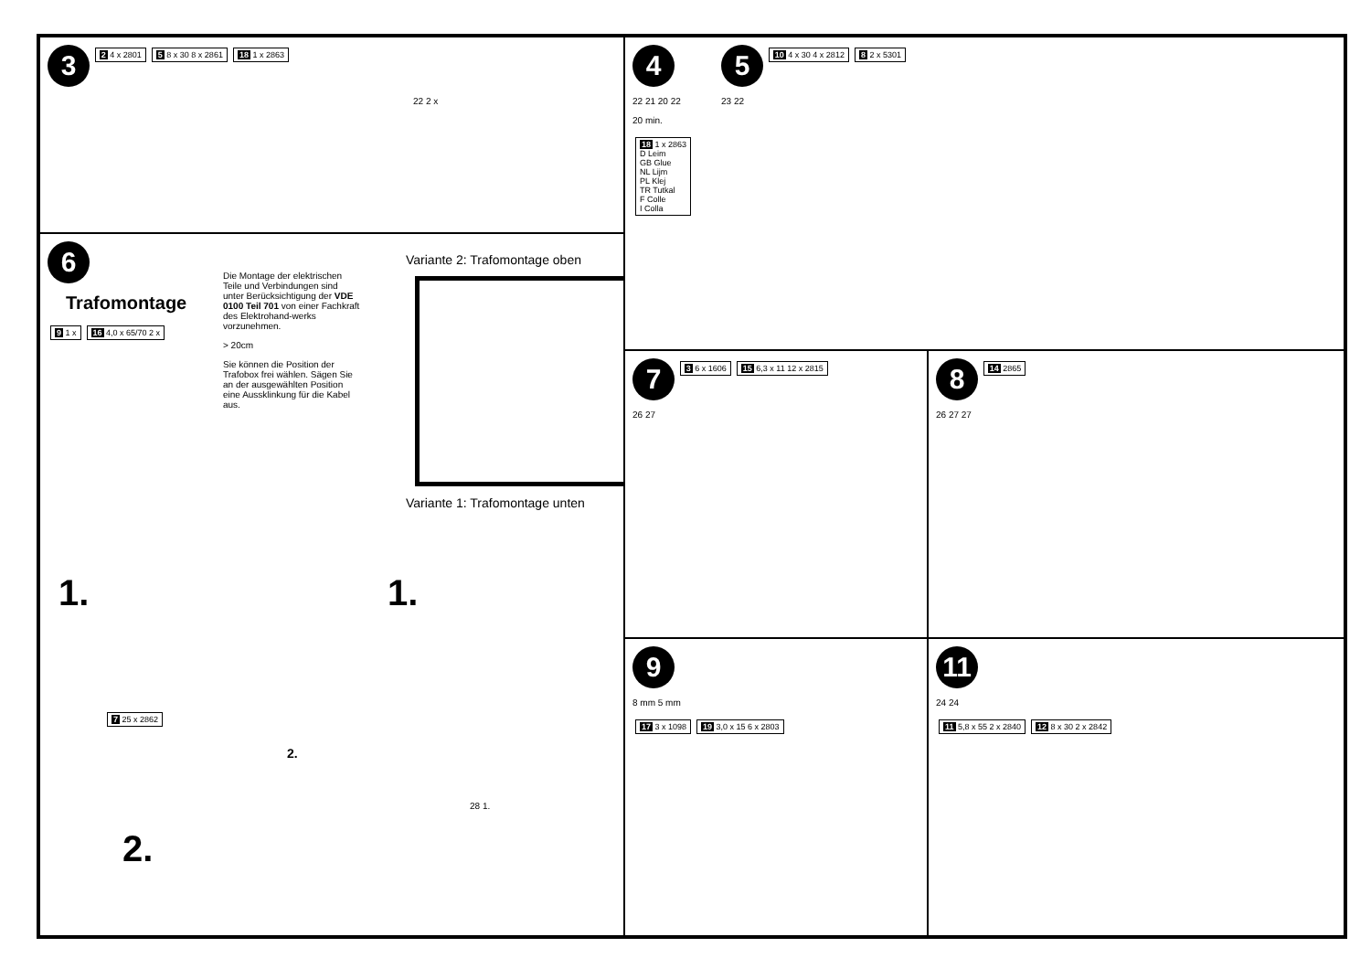3 2 4 x 2801 5 8 x 30 8 x 2861 18 1 x 2863
22 2 x
4
22 21 20 22
20 min.
18 1 x 2863
D Leim
GB Glue
NL Lijm
PL Klej
TR Tutkal
F Colle
I Colla
5 10 4 x 30 4 x 2812 8 2 x 5301
23 22
6
Trafomontage
9 1 x 16 4,0 x 65/70 2 x
Die Montage der elektrischen Teile und Verbindungen sind unter Berücksichtigung der VDE 0100 Teil 701 von einer Fachkraft des Elektrohand-werks vorzunehmen.
> 20cm
Sie können die Position der Trafobox frei wählen. Sägen Sie an der ausgewählten Position eine Aussklinkung für die Kabel aus.
Variante 2: Trafomontage oben
Variante 1: Trafomontage unten
1. 1.
7 25 x 2862
2.
2.
28 1.
7 3 6 x 1606 15 6,3 x 11 12 x 2815
26 27
8 14 2865
26 27 27
9
8 mm 5 mm
17 3 x 1098 19 3,0 x 15 6 x 2803
11
24 24
11 5,8 x 55 2 x 2840 12 8 x 30 2 x 2842